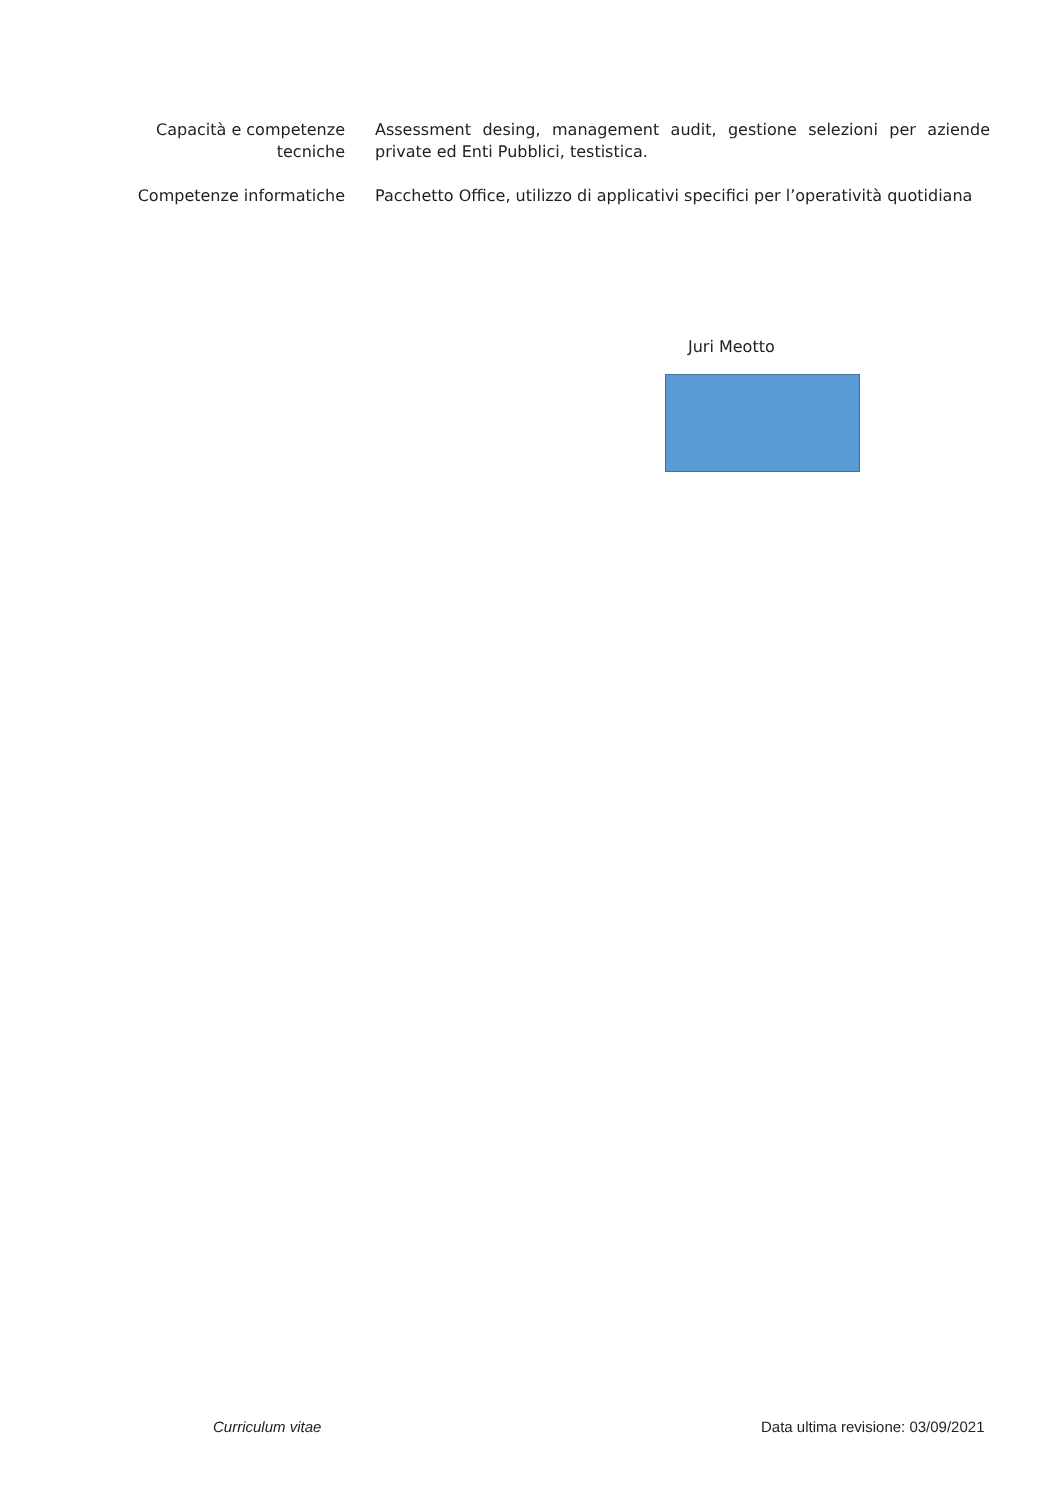Capacità e competenze tecniche
Assessment desing, management audit, gestione selezioni per aziende private ed Enti Pubblici, testistica.
Competenze informatiche Pacchetto Office, utilizzo di applicativi specifici per l’operatività quotidiana
Juri Meotto
Curriculum vitae
Data ultima revisione: 03/09/2021